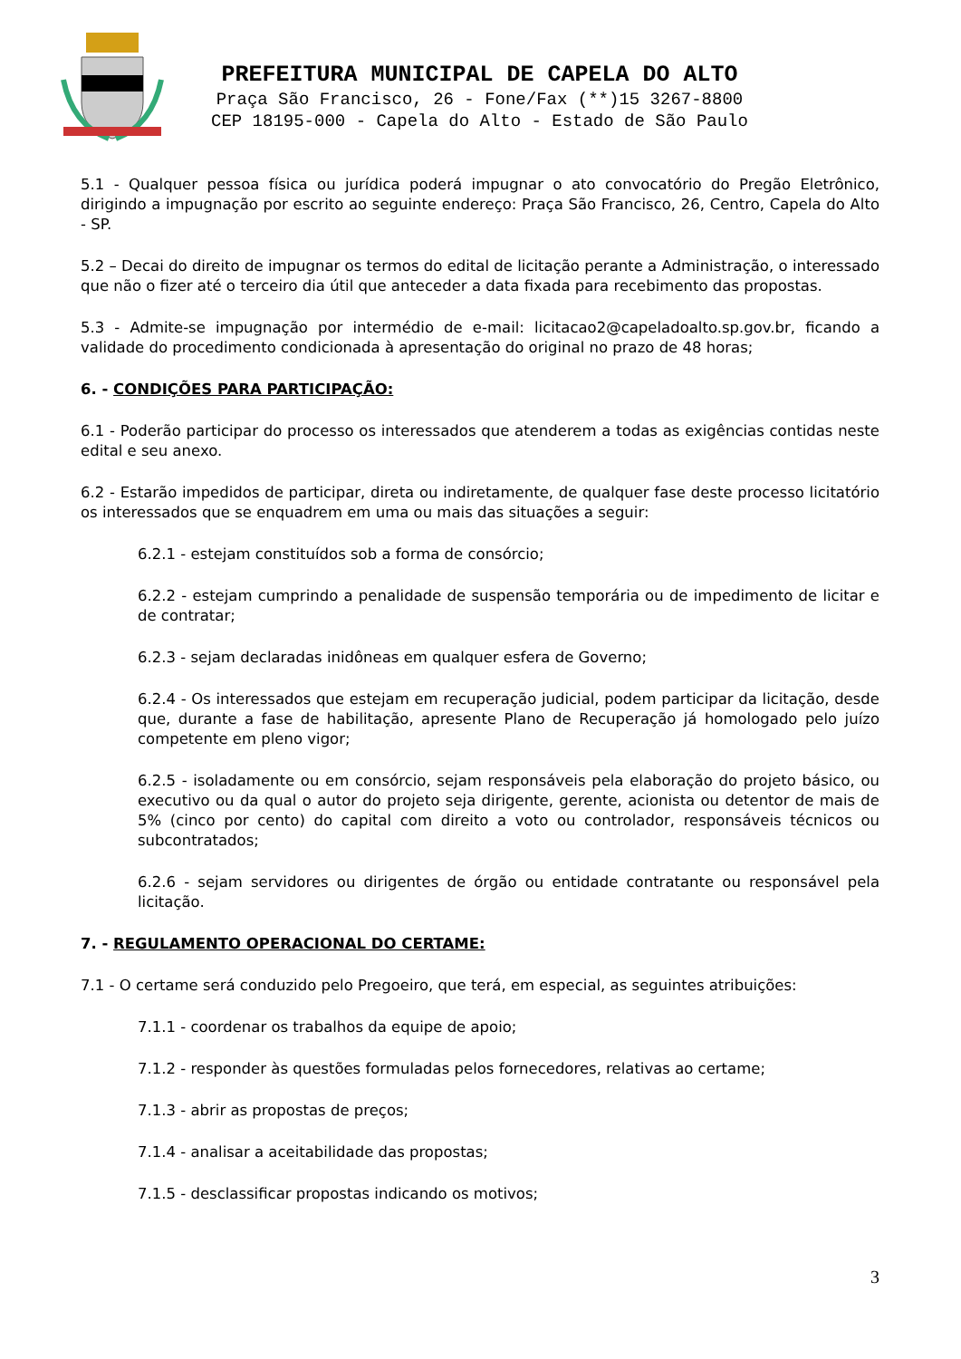PREFEITURA MUNICIPAL DE CAPELA DO ALTO
Praça São Francisco, 26 - Fone/Fax (**)15 3267-8800
CEP 18195-000 - Capela do Alto - Estado de São Paulo
5.1 - Qualquer pessoa física ou jurídica poderá impugnar o ato convocatório do Pregão Eletrônico, dirigindo a impugnação por escrito ao seguinte endereço: Praça São Francisco, 26, Centro, Capela do Alto - SP.
5.2 – Decai do direito de impugnar os termos do edital de licitação perante a Administração, o interessado que não o fizer até o terceiro dia útil que anteceder a data fixada para recebimento das propostas.
5.3 - Admite-se impugnação por intermédio de e-mail: licitacao2@capeladoalto.sp.gov.br, ficando a validade do procedimento condicionada à apresentação do original no prazo de 48 horas;
6. - CONDIÇÕES PARA PARTICIPAÇÃO:
6.1 - Poderão participar do processo os interessados que atenderem a todas as exigências contidas neste edital e seu anexo.
6.2 - Estarão impedidos de participar, direta ou indiretamente, de qualquer fase deste processo licitatório os interessados que se enquadrem em uma ou mais das situações a seguir:
6.2.1 - estejam constituídos sob a forma de consórcio;
6.2.2 - estejam cumprindo a penalidade de suspensão temporária ou de impedimento de licitar e de contratar;
6.2.3 - sejam declaradas inidôneas em qualquer esfera de Governo;
6.2.4 - Os interessados que estejam em recuperação judicial, podem participar da licitação, desde que, durante a fase de habilitação, apresente Plano de Recuperação já homologado pelo juízo competente em pleno vigor;
6.2.5 - isoladamente ou em consórcio, sejam responsáveis pela elaboração do projeto básico, ou executivo ou da qual o autor do projeto seja dirigente, gerente, acionista ou detentor de mais de 5% (cinco por cento) do capital com direito a voto ou controlador, responsáveis técnicos ou subcontratados;
6.2.6 - sejam servidores ou dirigentes de órgão ou entidade contratante ou responsável pela licitação.
7. - REGULAMENTO OPERACIONAL DO CERTAME:
7.1 - O certame será conduzido pelo Pregoeiro, que terá, em especial, as seguintes atribuições:
7.1.1 - coordenar os trabalhos da equipe de apoio;
7.1.2 - responder às questões formuladas pelos fornecedores, relativas ao certame;
7.1.3 - abrir as propostas de preços;
7.1.4 - analisar a aceitabilidade das propostas;
7.1.5 - desclassificar propostas indicando os motivos;
3